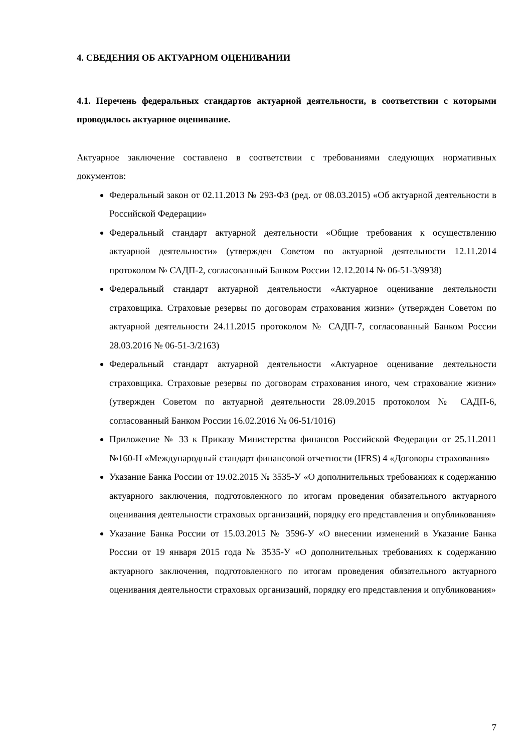4. СВЕДЕНИЯ ОБ АКТУАРНОМ ОЦЕНИВАНИИ
4.1. Перечень федеральных стандартов актуарной деятельности, в соответствии с которыми проводилось актуарное оценивание.
Актуарное заключение составлено в соответствии с требованиями следующих нормативных документов:
Федеральный закон от 02.11.2013 № 293-ФЗ (ред. от 08.03.2015) «Об актуарной деятельности в Российской Федерации»
Федеральный стандарт актуарной деятельности «Общие требования к осуществлению актуарной деятельности» (утвержден Советом по актуарной деятельности 12.11.2014 протоколом № САДП-2, согласованный Банком России 12.12.2014 № 06-51-3/9938)
Федеральный стандарт актуарной деятельности «Актуарное оценивание деятельности страховщика. Страховые резервы по договорам страхования жизни» (утвержден Советом по актуарной деятельности 24.11.2015 протоколом № САДП-7, согласованный Банком России 28.03.2016 № 06-51-3/2163)
Федеральный стандарт актуарной деятельности «Актуарное оценивание деятельности страховщика. Страховые резервы по договорам страхования иного, чем страхование жизни» (утвержден Советом по актуарной деятельности 28.09.2015 протоколом № САДП-6, согласованный Банком России 16.02.2016 № 06-51/1016)
Приложение № 33 к Приказу Министерства финансов Российской Федерации от 25.11.2011 №160-Н «Международный стандарт финансовой отчетности (IFRS) 4 «Договоры страхования»
Указание Банка России от 19.02.2015 № 3535-У «О дополнительных требованиях к содержанию актуарного заключения, подготовленного по итогам проведения обязательного актуарного оценивания деятельности страховых организаций, порядку его представления и опубликования»
Указание Банка России от 15.03.2015 № 3596-У «О внесении изменений в Указание Банка России от 19 января 2015 года № 3535-У «О дополнительных требованиях к содержанию актуарного заключения, подготовленного по итогам проведения обязательного актуарного оценивания деятельности страховых организаций, порядку его представления и опубликования»
7